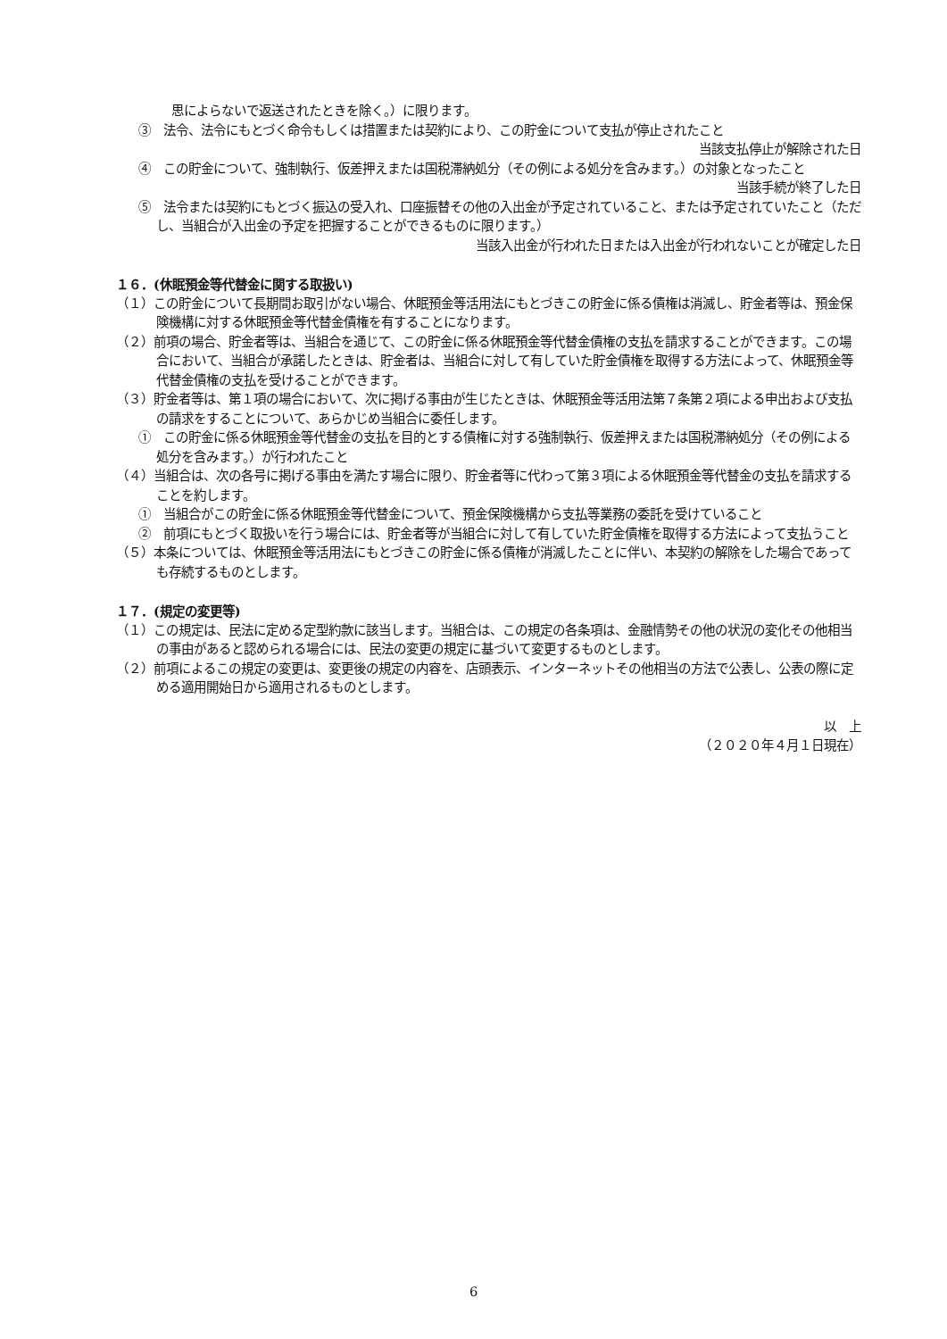思によらないで返送されたときを除く。）に限ります。
③　法令、法令にもとづく命令もしくは措置または契約により、この貯金について支払が停止されたこと
当該支払停止が解除された日
④　この貯金について、強制執行、仮差押えまたは国税滞納処分（その例による処分を含みます。）の対象となったこと
当該手続が終了した日
⑤　法令または契約にもとづく振込の受入れ、口座振替その他の入出金が予定されていること、または予定されていたこと（ただし、当組合が入出金の予定を把握することができるものに限ります。）
当該入出金が行われた日または入出金が行われないことが確定した日
１６．(休眠預金等代替金に関する取扱い)
（１）この貯金について長期間お取引がない場合、休眠預金等活用法にもとづきこの貯金に係る債権は消滅し、貯金者等は、預金保険機構に対する休眠預金等代替金債権を有することになります。
（２）前項の場合、貯金者等は、当組合を通じて、この貯金に係る休眠預金等代替金債権の支払を請求することができます。この場合において、当組合が承諾したときは、貯金者は、当組合に対して有していた貯金債権を取得する方法によって、休眠預金等代替金債権の支払を受けることができます。
（３）貯金者等は、第１項の場合において、次に掲げる事由が生じたときは、休眠預金等活用法第７条第２項による申出および支払の請求をすることについて、あらかじめ当組合に委任します。
①　この貯金に係る休眠預金等代替金の支払を目的とする債権に対する強制執行、仮差押えまたは国税滞納処分（その例による処分を含みます。）が行われたこと
（４）当組合は、次の各号に掲げる事由を満たす場合に限り、貯金者等に代わって第３項による休眠預金等代替金の支払を請求することを約します。
①　当組合がこの貯金に係る休眠預金等代替金について、預金保険機構から支払等業務の委託を受けていること
②　前項にもとづく取扱いを行う場合には、貯金者等が当組合に対して有していた貯金債権を取得する方法によって支払うこと
（５）本条については、休眠預金等活用法にもとづきこの貯金に係る債権が消滅したことに伴い、本契約の解除をした場合であっても存続するものとします。
１７．(規定の変更等)
（１）この規定は、民法に定める定型約款に該当します。当組合は、この規定の各条項は、金融情勢その他の状況の変化その他相当の事由があると認められる場合には、民法の変更の規定に基づいて変更するものとします。
（２）前項によるこの規定の変更は、変更後の規定の内容を、店頭表示、インターネットその他相当の方法で公表し、公表の際に定める適用開始日から適用されるものとします。
以　上
（２０２０年４月１日現在）
6